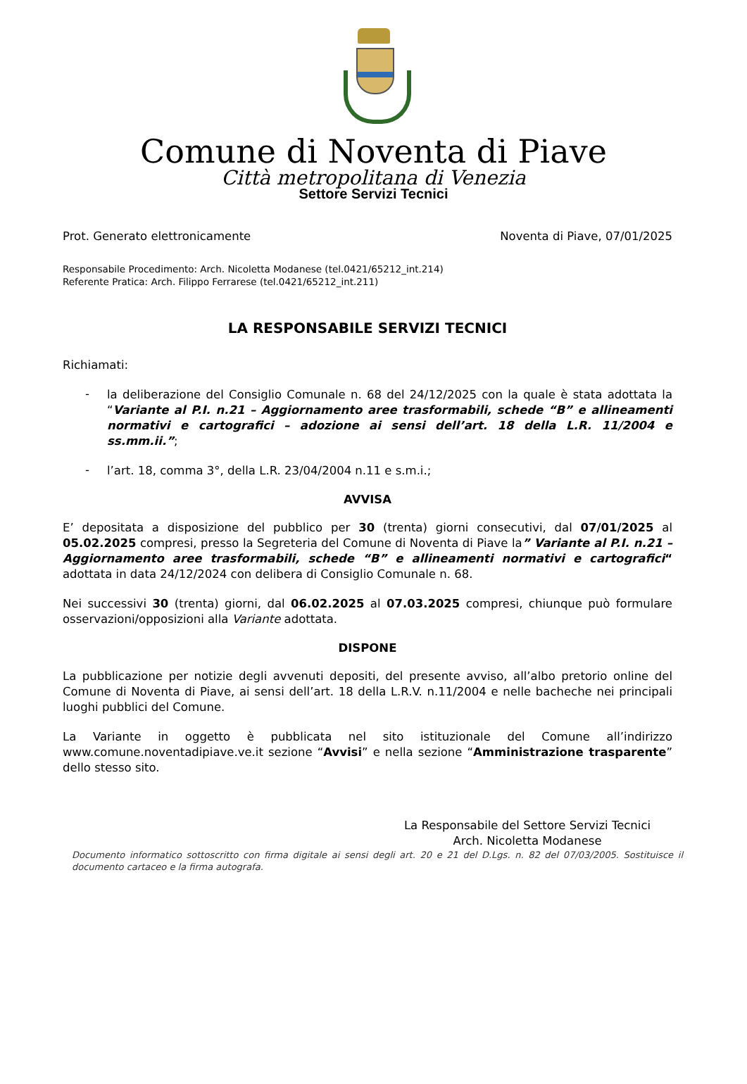Comune di Noventa di Piave
Città metropolitana di Venezia
Settore Servizi Tecnici
Prot. Generato elettronicamente Noventa di Piave, 07/01/2025
Responsabile Procedimento: Arch. Nicoletta Modanese (tel.0421/65212_int.214)
Referente Pratica: Arch. Filippo Ferrarese (tel.0421/65212_int.211)
LA RESPONSABILE SERVIZI TECNICI
Richiamati:
-
la deliberazione del Consiglio Comunale n. 68 del 24/12/2025 con la quale è stata adottata la “Variante al P.I. n.21 – Aggiornamento aree trasformabili, schede “B” e allineamenti normativi e cartografici – adozione ai sensi dell’art. 18 della L.R. 11/2004 e ss.mm.ii.”;
-
l’art. 18, comma 3°, della L.R. 23/04/2004 n.11 e s.m.i.;
AVVISA
E’ depositata a disposizione del pubblico per 30 (trenta) giorni consecutivi, dal 07/01/2025 al 05.02.2025 compresi, presso la Segreteria del Comune di Noventa di Piave la” Variante al P.I. n.21 – Aggiornamento aree trasformabili, schede “B” e allineamenti normativi e cartografici“ adottata in data 24/12/2024 con delibera di Consiglio Comunale n. 68.
Nei successivi 30 (trenta) giorni, dal 06.02.2025 al 07.03.2025 compresi, chiunque può formulare osservazioni/opposizioni alla Variante adottata.
DISPONE
La pubblicazione per notizie degli avvenuti depositi, del presente avviso, all’albo pretorio online del Comune di Noventa di Piave, ai sensi dell’art. 18 della L.R.V. n.11/2004 e nelle bacheche nei principali luoghi pubblici del Comune.
La Variante in oggetto è pubblicata nel sito istituzionale del Comune all’indirizzo www.comune.noventadipiave.ve.it sezione “Avvisi” e nella sezione “Amministrazione trasparente” dello stesso sito.
La Responsabile del Settore Servizi Tecnici
Arch. Nicoletta Modanese
Documento informatico sottoscritto con firma digitale ai sensi degli art. 20 e 21 del D.Lgs. n. 82 del 07/03/2005. Sostituisce il documento cartaceo e la firma autografa.